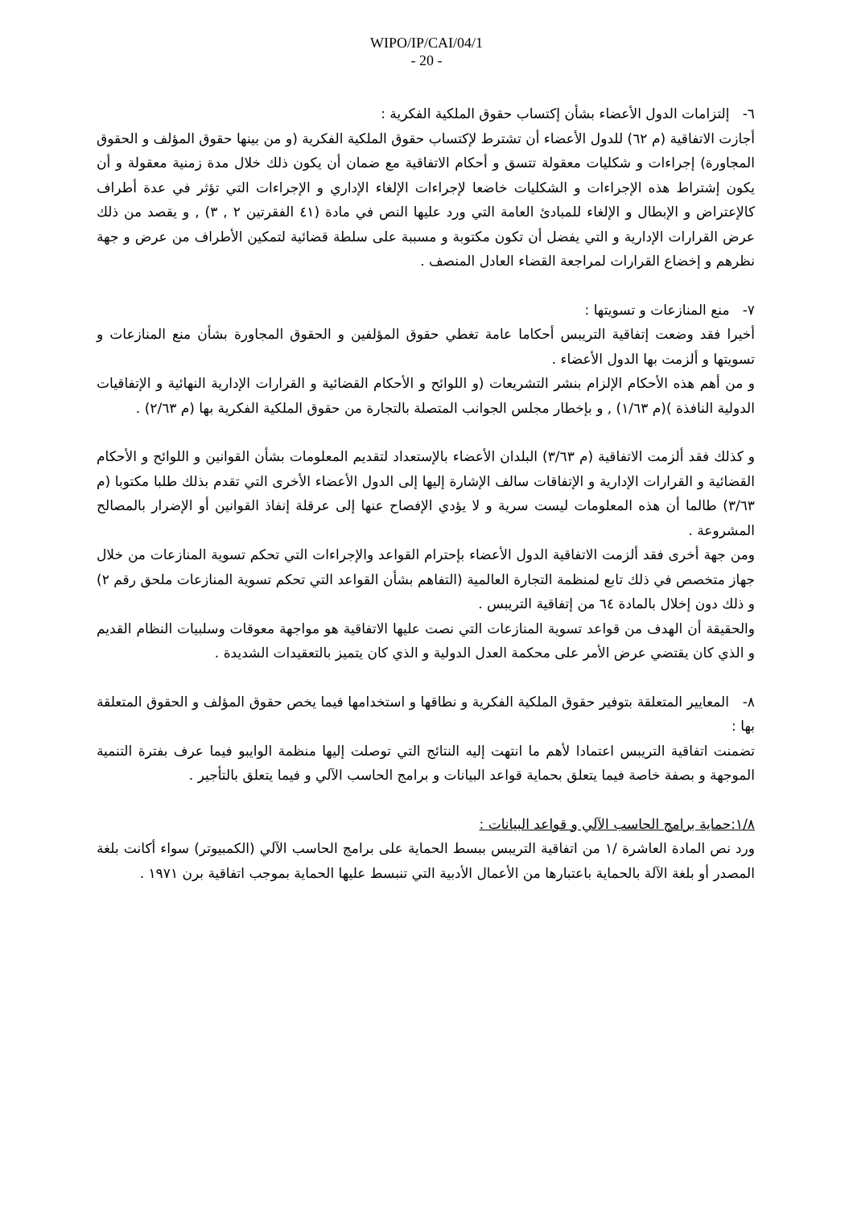WIPO/IP/CAI/04/1
- 20 -
٦- إلتزامات الدول الأعضاء بشأن إكتساب حقوق الملكية الفكرية :
أجازت الاتفاقية (م ٦٢) للدول الأعضاء أن تشترط لإكتساب حقوق الملكية الفكرية (و من بينها حقوق المؤلف و الحقوق المجاورة) إجراءات و شكليات معقولة تتسق و أحكام الاتفاقية مع ضمان أن يكون ذلك خلال مدة زمنية معقولة و أن يكون إشتراط هذه الإجراءات و الشكليات خاضعا لإجراءات الإلغاء الإداري و الإجراءات التي تؤثر في عدة أطراف كالإعتراض و الإبطال و الإلغاء للمبادئ العامة التي ورد عليها النص في مادة (٤١ الفقرتين ٢ , ٣) , و يقصد من ذلك عرض القرارات الإدارية و التي يفضل أن تكون مكتوبة و مسببة على سلطة قضائية لتمكين الأطراف من عرض و جهة نظرهم و إخضاع القرارات لمراجعة القضاء العادل المنصف .
٧- منع المنازعات و تسويتها :
أخيرا فقد وضعت إتفاقية التريبس أحكاما عامة تغطي حقوق المؤلفين و الحقوق المجاورة بشأن منع المنازعات و تسويتها و ألزمت بها الدول الأعضاء .
و من أهم هذه الأحكام الإلزام بنشر التشريعات (و اللوائح و الأحكام القضائية و القرارات الإدارية النهائية و الإتفاقيات الدولية النافذة )(م ١/٦٣) , و بإخطار مجلس الجوانب المتصلة بالتجارة من حقوق الملكية الفكرية بها (م ٢/٦٣) .
و كذلك فقد ألزمت الاتفاقية (م ٣/٦٣) البلدان الأعضاء بالإستعداد لتقديم المعلومات بشأن القوانين و اللوائح و الأحكام القضائية و القرارات الإدارية و الإتفاقات سالف الإشارة إليها إلى الدول الأعضاء الأخرى التي تقدم بذلك طلبا مكتوبا (م ٣/٦٣) طالما أن هذه المعلومات ليست سرية و لا يؤدي الإفصاح عنها إلى عرقلة إنفاذ القوانين أو الإضرار بالمصالح المشروعة .
ومن جهة أخرى فقد ألزمت الاتفاقية الدول الأعضاء بإحترام القواعد والإجراءات التي تحكم تسوية المنازعات من خلال جهاز متخصص في ذلك تابع لمنظمة التجارة العالمية (التفاهم بشأن القواعد التي تحكم تسوية المنازعات ملحق رقم ٢) و ذلك دون إخلال بالمادة ٦٤ من إتفاقية التريبس .
والحقيقة أن الهدف من قواعد تسوية المنازعات التي نصت عليها الاتفاقية هو مواجهة معوقات وسلبيات النظام القديم و الذي كان يقتضي عرض الأمر على محكمة العدل الدولية و الذي كان يتميز بالتعقيدات الشديدة .
٨- المعايير المتعلقة بتوفير حقوق الملكية الفكرية و نطاقها و استخدامها فيما يخص حقوق المؤلف و الحقوق المتعلقة بها :
تضمنت اتفاقية التريبس اعتمادا لأهم ما انتهت إليه النتائج التي توصلت إليها منظمة الوايبو فيما عرف بفترة التنمية الموجهة و بصفة خاصة فيما يتعلق بحماية قواعد البيانات و برامج الحاسب الآلي و فيما يتعلق بالتأجير .
١/٨:حماية برامج الحاسب الآلي و قواعد البيانات :
ورد نص المادة العاشرة /١ من اتفاقية التريبس ببسط الحماية على برامج الحاسب الآلي (الكمبيوتر) سواء أكانت بلغة المصدر أو بلغة الآلة بالحماية باعتبارها من الأعمال الأدبية التي تنبسط عليها الحماية بموجب اتفاقية برن ١٩٧١ .